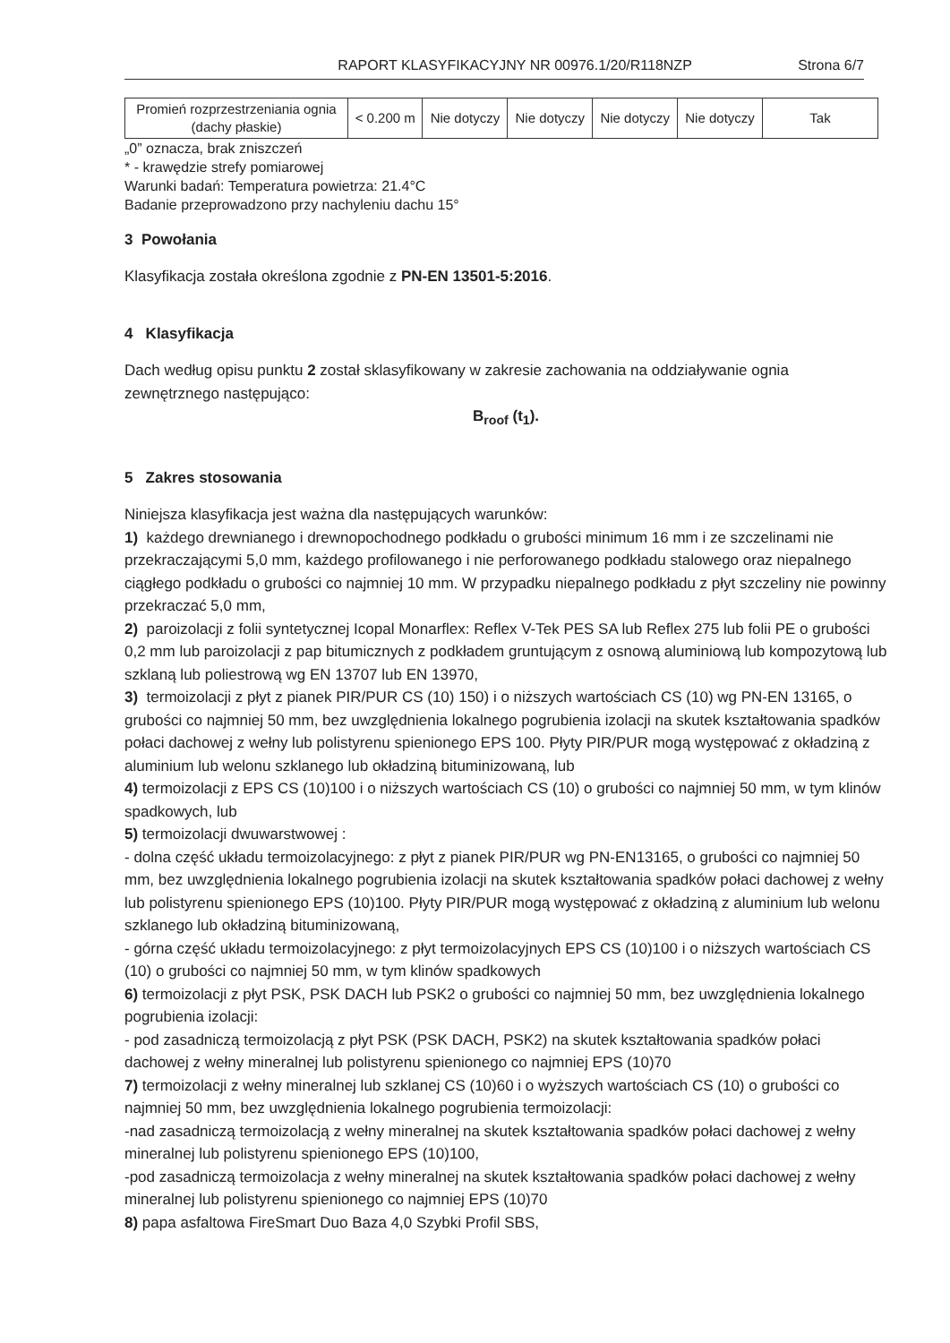RAPORT KLASYFIKACYJNY NR 00976.1/20/R118NZP Strona 6/7
| Promień rozprzestrzeniania ognia (dachy płaskie) | < 0.200 m | Nie dotyczy | Nie dotyczy | Nie dotyczy | Nie dotyczy | Tak |
„0” oznacza, brak zniszczeń
* - krawędzie strefy pomiarowej
Warunki badań: Temperatura powietrza: 21.4°C
Badanie przeprowadzono przy nachyleniu dachu 15°
3 Powołania
Klasyfikacja została określona zgodnie z PN-EN 13501-5:2016.
4 Klasyfikacja
Dach według opisu punktu 2 został sklasyfikowany w zakresie zachowania na oddziaływanie ognia zewnętrznego następująco:
B<sub>roof</sub> (t<sub>1</sub>).
5 Zakres stosowania
Niniejsza klasyfikacja jest ważna dla następujących warunków:
1) każdego drewnianego i drewnopochodnego podkładu o grubości minimum 16 mm i ze szczelinami nie przekraczającymi 5,0 mm, każdego profilowanego i nie perforowanego podkładu stalowego oraz niepalnego ciągłego podkładu o grubości co najmniej 10 mm. W przypadku niepalnego podkładu z płyt szczeliny nie powinny przekraczać 5,0 mm,
2) paroizolacji z folii syntetycznej Icopal Monarflex: Reflex V-Tek PES SA lub Reflex 275 lub folii PE o grubości 0,2 mm lub paroizolacji z pap bitumicznych z podkładem gruntującym z osnową aluminiową lub kompozytową lub szklaną lub poliestrową wg EN 13707 lub EN 13970,
3) termoizolacji z płyt z pianek PIR/PUR CS (10) 150) i o niższych wartościach CS (10) wg PN-EN 13165, o grubości co najmniej 50 mm, bez uwzględnienia lokalnego pogrubienia izolacji na skutek kształtowania spadków połaci dachowej z wełny lub polistyrenu spienionego EPS 100. Płyty PIR/PUR mogą występować z okładziną z aluminium lub welonu szklanego lub okładziną bituminizowaną, lub
4) termoizolacji z EPS CS (10)100 i o niższych wartościach CS (10) o grubości co najmniej 50 mm, w tym klinów spadkowych, lub
5) termoizolacji dwuwarstwowej :
- dolna część układu termoizolacyjnego: z płyt z pianek PIR/PUR wg PN-EN13165, o grubości co najmniej 50 mm, bez uwzględnienia lokalnego pogrubienia izolacji na skutek kształtowania spadków połaci dachowej z wełny lub polistyrenu spienionego EPS (10)100. Płyty PIR/PUR mogą występować z okładziną z aluminium lub welonu szklanego lub okładziną bituminizowaną,
- górna część układu termoizolacyjnego: z płyt termoizolacyjnych EPS CS (10)100 i o niższych wartościach CS (10) o grubości co najmniej 50 mm, w tym klinów spadkowych
6) termoizolacji z płyt PSK, PSK DACH lub PSK2 o grubości co najmniej 50 mm, bez uwzględnienia lokalnego pogrubienia izolacji:
- pod zasadniczą termoizolacją z płyt PSK (PSK DACH, PSK2) na skutek kształtowania spadków połaci dachowej z wełny mineralnej lub polistyrenu spienionego co najmniej EPS (10)70
7) termoizolacji z wełny mineralnej lub szklanej CS (10)60 i o wyższych wartościach CS (10) o grubości co najmniej 50 mm, bez uwzględnienia lokalnego pogrubienia termoizolacji:
-nad zasadniczą termoizolacją z wełny mineralnej na skutek kształtowania spadków połaci dachowej z wełny mineralnej lub polistyrenu spienionego EPS (10)100,
-pod zasadniczą termoizolacja z wełny mineralnej na skutek kształtowania spadków połaci dachowej z wełny mineralnej lub polistyrenu spienionego co najmniej EPS (10)70
8) papa asfaltowa FireSmart Duo Baza 4,0 Szybki Profil SBS,